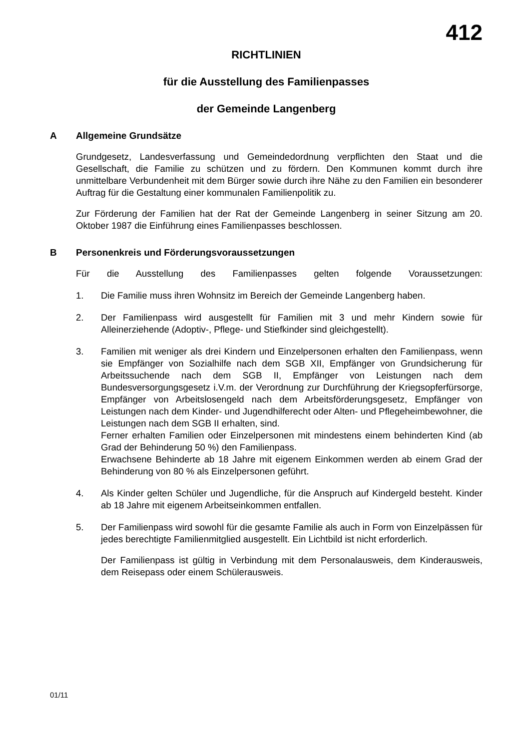412
RICHTLINIEN
für die Ausstellung des Familienpasses
der Gemeinde Langenberg
A Allgemeine Grundsätze
Grundgesetz, Landesverfassung und Gemeindedordnung verpflichten den Staat und die Gesellschaft, die Familie zu schützen und zu fördern. Den Kommunen kommt durch ihre unmittelbare Verbundenheit mit dem Bürger sowie durch ihre Nähe zu den Familien ein besonderer Auftrag für die Gestaltung einer kommunalen Familienpolitik zu.
Zur Förderung der Familien hat der Rat der Gemeinde Langenberg in seiner Sitzung am 20. Oktober 1987 die Einführung eines Familienpasses beschlossen.
B Personenkreis und Förderungsvoraussetzungen
Für die Ausstellung des Familienpasses gelten folgende Voraussetzungen:
1. Die Familie muss ihren Wohnsitz im Bereich der Gemeinde Langenberg haben.
2. Der Familienpass wird ausgestellt für Familien mit 3 und mehr Kindern sowie für Alleinerziehende (Adoptiv-, Pflege- und Stiefkinder sind gleichgestellt).
3. Familien mit weniger als drei Kindern und Einzelpersonen erhalten den Familienpass, wenn sie Empfänger von Sozialhilfe nach dem SGB XII, Empfänger von Grundsicherung für Arbeitssuchende nach dem SGB II, Empfänger von Leistungen nach dem Bundesversorgungsgesetz i.V.m. der Verordnung zur Durchführung der Kriegsopferfürsorge, Empfänger von Arbeitslosengeld nach dem Arbeitsförderungsgesetz, Empfänger von Leistungen nach dem Kinder- und Jugendhilferecht oder Alten- und Pflegeheimbewohner, die Leistungen nach dem SGB II erhalten, sind.
Ferner erhalten Familien oder Einzelpersonen mit mindestens einem behinderten Kind (ab Grad der Behinderung 50 %) den Familienpass.
Erwachsene Behinderte ab 18 Jahre mit eigenem Einkommen werden ab einem Grad der Behinderung von 80 % als Einzelpersonen geführt.
4. Als Kinder gelten Schüler und Jugendliche, für die Anspruch auf Kindergeld besteht. Kinder ab 18 Jahre mit eigenem Arbeitseinkommen entfallen.
5. Der Familienpass wird sowohl für die gesamte Familie als auch in Form von Einzelpässen für jedes berechtigte Familienmitglied ausgestellt. Ein Lichtbild ist nicht erforderlich.
Der Familienpass ist gültig in Verbindung mit dem Personalausweis, dem Kinderausweis, dem Reisepass oder einem Schülerausweis.
01/11